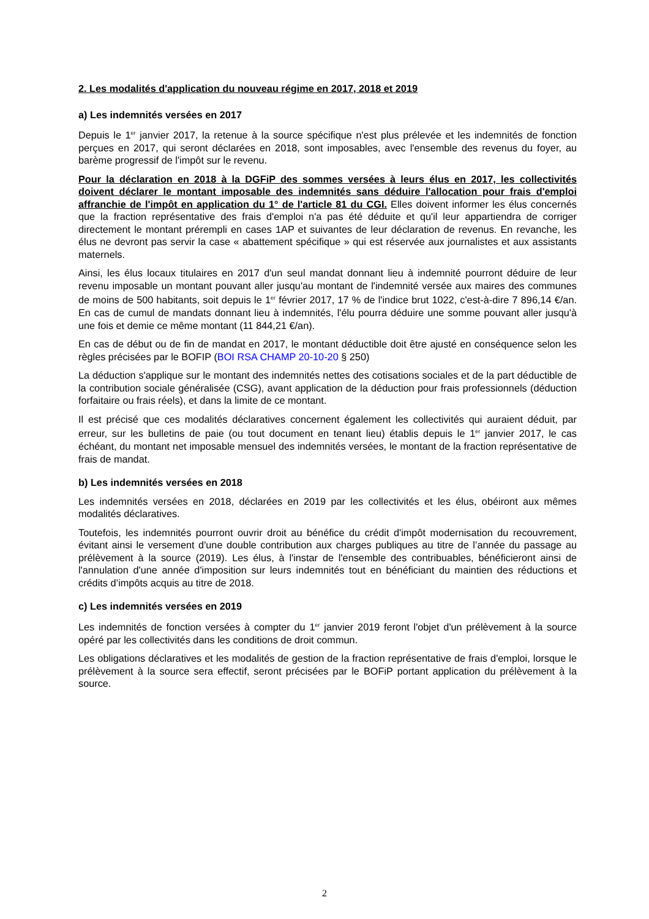2. Les modalités d'application du nouveau régime en 2017, 2018 et 2019
a) Les indemnités versées en 2017
Depuis le 1<sup>er</sup> janvier 2017, la retenue à la source spécifique n'est plus prélevée et les indemnités de fonction perçues en 2017, qui seront déclarées en 2018, sont imposables, avec l'ensemble des revenus du foyer, au barème progressif de l'impôt sur le revenu.
Pour la déclaration en 2018 à la DGFiP des sommes versées à leurs élus en 2017, les collectivités doivent déclarer le montant imposable des indemnités sans déduire l'allocation pour frais d'emploi affranchie de l'impôt en application du 1° de l'article 81 du CGI. Elles doivent informer les élus concernés que la fraction représentative des frais d'emploi n'a pas été déduite et qu'il leur appartiendra de corriger directement le montant prérempli en cases 1AP et suivantes de leur déclaration de revenus. En revanche, les élus ne devront pas servir la case « abattement spécifique » qui est réservée aux journalistes et aux assistants maternels.
Ainsi, les élus locaux titulaires en 2017 d'un seul mandat donnant lieu à indemnité pourront déduire de leur revenu imposable un montant pouvant aller jusqu'au montant de l'indemnité versée aux maires des communes de moins de 500 habitants, soit depuis le 1<sup>er</sup> février 2017, 17 % de l'indice brut 1022, c'est-à-dire 7 896,14 €/an. En cas de cumul de mandats donnant lieu à indemnités, l'élu pourra déduire une somme pouvant aller jusqu'à une fois et demie ce même montant (11 844,21 €/an).
En cas de début ou de fin de mandat en 2017, le montant déductible doit être ajusté en conséquence selon les règles précisées par le BOFIP (BOI RSA CHAMP 20-10-20 § 250)
La déduction s'applique sur le montant des indemnités nettes des cotisations sociales et de la part déductible de la contribution sociale généralisée (CSG), avant application de la déduction pour frais professionnels (déduction forfaitaire ou frais réels), et dans la limite de ce montant.
Il est précisé que ces modalités déclaratives concernent également les collectivités qui auraient déduit, par erreur, sur les bulletins de paie (ou tout document en tenant lieu) établis depuis le 1<sup>er</sup> janvier 2017, le cas échéant, du montant net imposable mensuel des indemnités versées, le montant de la fraction représentative de frais de mandat.
b) Les indemnités versées en 2018
Les indemnités versées en 2018, déclarées en 2019 par les collectivités et les élus, obéiront aux mêmes modalités déclaratives.
Toutefois, les indemnités pourront ouvrir droit au bénéfice du crédit d'impôt modernisation du recouvrement, évitant ainsi le versement d'une double contribution aux charges publiques au titre de l’année du passage au prélèvement à la source (2019). Les élus, à l'instar de l'ensemble des contribuables, bénéficieront ainsi de l'annulation d'une année d'imposition sur leurs indemnités tout en bénéficiant du maintien des réductions et crédits d’impôts acquis au titre de 2018.
c) Les indemnités versées en 2019
Les indemnités de fonction versées à compter du 1<sup>er</sup> janvier 2019 feront l'objet d'un prélèvement à la source opéré par les collectivités dans les conditions de droit commun.
Les obligations déclaratives et les modalités de gestion de la fraction représentative de frais d'emploi, lorsque le prélèvement à la source sera effectif, seront précisées par le BOFiP portant application du prélèvement à la source.
2